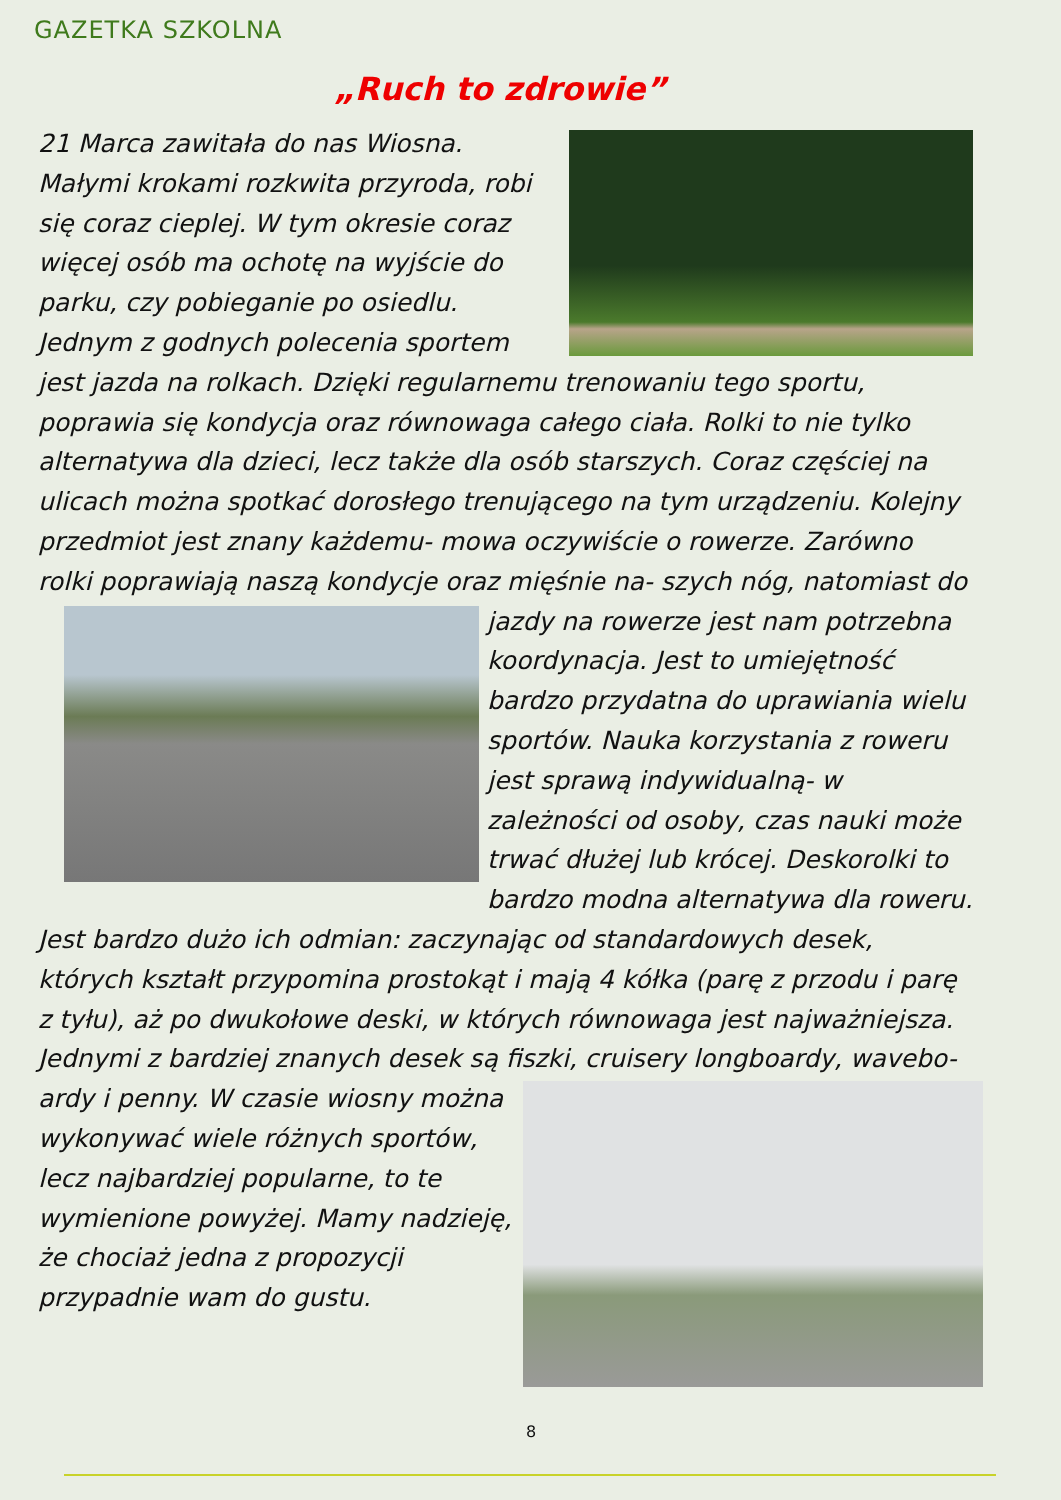GAZETKA SZKOLNA
„Ruch to zdrowie”
21 Marca zawitała do nas Wiosna. Małymi krokami rozkwita przyroda, robi się coraz cieplej. W tym okresie coraz więcej osób ma ochotę na wyjście do parku, czy pobieganie po osiedlu. Jednym z godnych polecenia sportem jest jazda na rolkach. Dzięki regularnemu trenowaniu tego sportu, poprawia się kondycja oraz równowaga całego ciała. Rolki to nie tylko alternatywa dla dzieci, lecz także dla osób starszych. Coraz częściej na ulicach można spotkać dorosłego trenującego na tym urządzeniu. Kolejny przedmiot jest znany każdemu- mowa oczywiście o rowerze. Zarówno rolki poprawiają naszą kondycje oraz mięśnie na-
szych nóg, natomiast do jazdy na rowerze jest nam potrzebna koordynacja. Jest to umiejętność bardzo przydatna do uprawiania wielu sportów. Nauka korzystania z roweru jest sprawą indywidualną- w zależności od osoby, czas nauki może trwać dłużej lub krócej. Deskorolki to bardzo modna alternatywa dla roweru. Jest bardzo dużo ich odmian: zaczynając od standardowych desek, których kształt przypomina prostokąt i mają 4 kółka (parę z przodu i parę z tyłu), aż po dwukołowe deski, w których równowaga jest najważniejsza. Jednymi z bardziej znanych desek są fiszki, cruisery longboardy, wavebo-
ardy i penny. W czasie wiosny można wykonywać wiele różnych sportów, lecz najbardziej popularne, to te wymienione powyżej. Mamy nadzieję, że chociaż jedna z propozycji przypadnie wam do gustu.
8